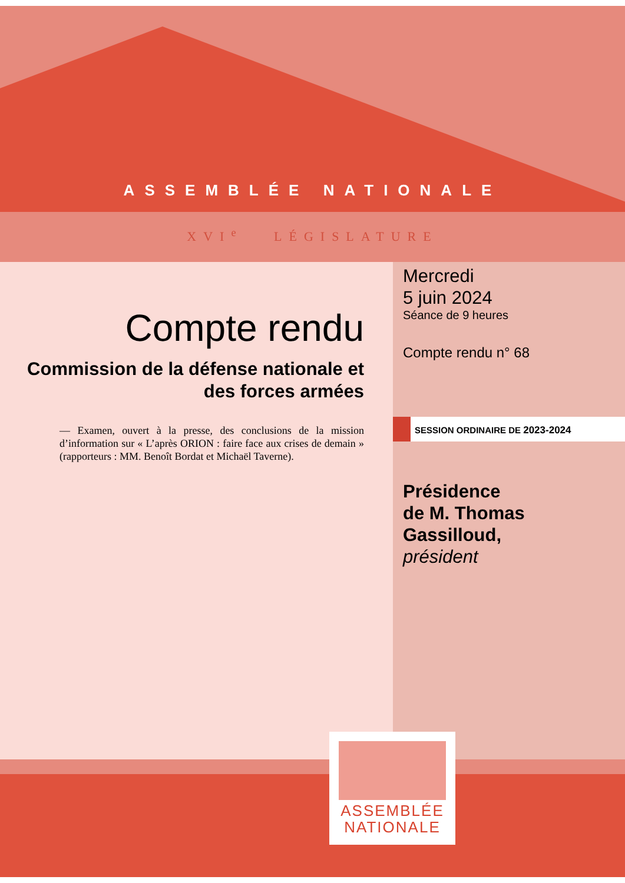ASSEMBLÉE NATIONALE
XVI<sup>e</sup> LÉGISLATURE
Compte rendu
Commission de la défense nationale et des forces armées
— Examen, ouvert à la presse, des conclusions de la mission d’information sur « L’après ORION : faire face aux crises de demain » (rapporteurs : MM. Benoît Bordat et Michaël Taverne).
Mercredi
5 juin 2024
Séance de 9 heures
Compte rendu n° 68
SESSION ORDINAIRE DE 2023-2024
Présidence
de M. Thomas Gassilloud,
président
ASSEMBLÉE
NATIONALE